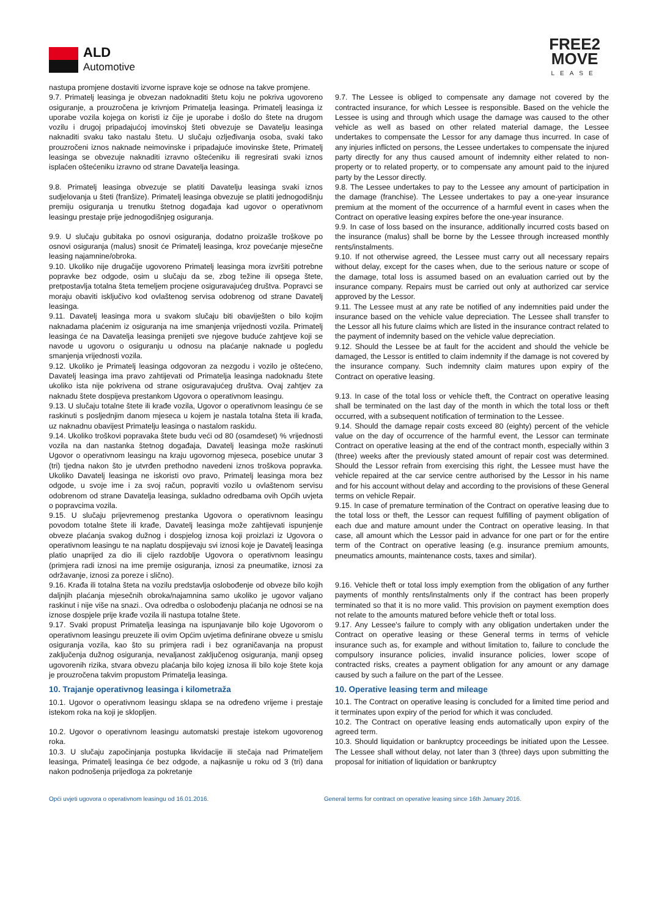ALD
Automotive
FREE2
MOVE
LEASE
nastupa promjene dostaviti izvorne isprave koje se odnose na takve promjene.
9.7. Primatelj leasinga je obvezan nadoknaditi štetu koju ne pokriva ugovoreno osiguranje, a prouzročena je krivnjom Primatelja leasinga. Primatelj leasinga iz uporabe vozila kojega on koristi iz čije je uporabe i došlo do štete na drugom vozilu i drugoj pripadajućoj imovinskoj šteti obvezuje se Davatelju leasinga naknaditi svaku tako nastalu štetu. U slučaju ozljeđivanja osoba, svaki tako prouzročeni iznos naknade neimovinske i pripadajuće imovinske štete, Primatelj leasinga se obvezuje naknaditi izravno oštećeniku ili regresirati svaki iznos isplaćen oštećeniku izravno od strane Davatelja leasinga.
9.8. Primatelj leasinga obvezuje se platiti Davatelju leasinga svaki iznos sudjelovanja u šteti (franšize). Primatelj leasinga obvezuje se platiti jednogodišnju premiju osiguranja u trenutku štetnog događaja kad ugovor o operativnom leasingu prestaje prije jednogodišnjeg osiguranja.
9.9. U slučaju gubitaka po osnovi osiguranja, dodatno proizašle troškove po osnovi osiguranja (malus) snosit će Primatelj leasinga, kroz povećanje mjesečne leasing najamnine/obroka.
9.10. Ukoliko nije drugačije ugovoreno Primatelj leasinga mora izvršiti potrebne popravke bez odgode, osim u slučaju da se, zbog težine ili opsega štete, pretpostavlja totalna šteta temeljem procjene osiguravajućeg društva. Popravci se moraju obaviti isključivo kod ovlaštenog servisa odobrenog od strane Davatelj leasinga.
9.11. Davatelj leasinga mora u svakom slučaju biti obaviješten o bilo kojim naknadama plaćenim iz osiguranja na ime smanjenja vrijednosti vozila. Primatelj leasinga će na Davatelja leasinga prenijeti sve njegove buduće zahtjeve koji se navode u ugovoru o osiguranju u odnosu na plaćanje naknade u pogledu smanjenja vrijednosti vozila.
9.12. Ukoliko je Primatelj leasinga odgovoran za nezgodu i vozilo je oštećeno, Davatelj leasinga ima pravo zahtijevati od Primatelja leasinga nadoknadu štete ukoliko ista nije pokrivena od strane osiguravajućeg društva. Ovaj zahtjev za naknadu štete dospijeva prestankom Ugovora o operativnom leasingu.
9.13. U slučaju totalne štete ili krađe vozila, Ugovor o operativnom leasingu će se raskinuti s posljednjim danom mjeseca u kojem je nastala totalna šteta ili krađa, uz naknadnu obavijest Primatelju leasinga o nastalom raskidu.
9.14. Ukoliko troškovi popravaka štete budu veći od 80 (osamdeset) % vrijednosti vozila na dan nastanka štetnog događaja, Davatelj leasinga može raskinuti Ugovor o operativnom leasingu na kraju ugovornog mjeseca, posebice unutar 3 (tri) tjedna nakon što je utvrđen prethodno navedeni iznos troškova popravka. Ukoliko Davatelj leasinga ne iskoristi ovo pravo, Primatelj leasinga mora bez odgode, u svoje ime i za svoj račun, popraviti vozilo u ovlaštenom servisu odobrenom od strane Davatelja leasinga, sukladno odredbama ovih Općih uvjeta o popravcima vozila.
9.15. U slučaju prijevremenog prestanka Ugovora o operativnom leasingu povodom totalne štete ili krađe, Davatelj leasinga može zahtijevati ispunjenje obveze plaćanja svakog dužnog i dospjelog iznosa koji proizlazi iz Ugovora o operativnom leasingu te na naplatu dospijevaju svi iznosi koje je Davatelj leasinga platio unaprijed za dio ili cijelo razdoblje Ugovora o operativnom leasingu (primjera radi iznosi na ime premije osiguranja, iznosi za pneumatike, iznosi za održavanje, iznosi za poreze i slično).
9.16. Krađa ili totalna šteta na vozilu predstavlja oslobođenje od obveze bilo kojih daljnjih plaćanja mjesečnih obroka/najamnina samo ukoliko je ugovor valjano raskinut i nije više na snazi.. Ova odredba o oslobođenju plaćanja ne odnosi se na iznose dospjele prije krađe vozila ili nastupa totalne štete.
9.17. Svaki propust Primatelja leasinga na ispunjavanje bilo koje Ugovorom o operativnom leasingu preuzete ili ovim Općim uvjetima definirane obveze u smislu osiguranja vozila, kao što su primjera radi i bez ograničavanja na propust zaključenja dužnog osiguranja, nevaljanost zaključenog osiguranja, manji opseg ugovorenih rizika, stvara obvezu plaćanja bilo kojeg iznosa ili bilo koje štete koja je prouzročena takvim propustom Primatelja leasinga.
10. Trajanje operativnog leasinga i kilometraža
10.1. Ugovor o operativnom leasingu sklapa se na određeno vrijeme i prestaje istekom roka na koji je sklopljen.
10.2. Ugovor o operativnom leasingu automatski prestaje istekom ugovorenog roka.
10.3. U slučaju započinjanja postupka likvidacije ili stečaja nad Primateljem leasinga, Primatelj leasinga će bez odgode, a najkasnije u roku od 3 (tri) dana nakon podnošenja prijedloga za pokretanje
9.7. The Lessee is obliged to compensate any damage not covered by the contracted insurance, for which Lessee is responsible. Based on the vehicle the Lessee is using and through which usage the damage was caused to the other vehicle as well as based on other related material damage, the Lessee undertakes to compensate the Lessor for any damage thus incurred. In case of any injuries inflicted on persons, the Lessee undertakes to compensate the injured party directly for any thus caused amount of indemnity either related to non-property or to related property, or to compensate any amount paid to the injured party by the Lessor directly.
9.8. The Lessee undertakes to pay to the Lessee any amount of participation in the damage (franchise). The Lessee undertakes to pay a one-year insurance premium at the moment of the occurrence of a harmful event in cases when the Contract on operative leasing expires before the one-year insurance.
9.9. In case of loss based on the insurance, additionally incurred costs based on the insurance (malus) shall be borne by the Lessee through increased monthly rents/instalments.
9.10. If not otherwise agreed, the Lessee must carry out all necessary repairs without delay, except for the cases when, due to the serious nature or scope of the damage, total loss is assumed based on an evaluation carried out by the insurance company. Repairs must be carried out only at authorized car service approved by the Lessor.
9.11. The Lessee must at any rate be notified of any indemnities paid under the insurance based on the vehicle value depreciation. The Lessee shall transfer to the Lessor all his future claims which are listed in the insurance contract related to the payment of indemnity based on the vehicle value depreciation.
9.12. Should the Lessee be at fault for the accident and should the vehicle be damaged, the Lessor is entitled to claim indemnity if the damage is not covered by the insurance company. Such indemnity claim matures upon expiry of the Contract on operative leasing.
9.13. In case of the total loss or vehicle theft, the Contract on operative leasing shall be terminated on the last day of the month in which the total loss or theft occurred, with a subsequent notification of termination to the Lessee.
9.14. Should the damage repair costs exceed 80 (eighty) percent of the vehicle value on the day of occurrence of the harmful event, the Lessor can terminate Contract on operative leasing at the end of the contract month, especially within 3 (three) weeks after the previously stated amount of repair cost was determined. Should the Lessor refrain from exercising this right, the Lessee must have the vehicle repaired at the car service centre authorised by the Lessor in his name and for his account without delay and according to the provisions of these General terms on vehicle Repair.
9.15. In case of premature termination of the Contract on operative leasing due to the total loss or theft, the Lessor can request fulfilling of payment obligation of each due and mature amount under the Contract on operative leasing. In that case, all amount which the Lessor paid in advance for one part or for the entire term of the Contract on operative leasing (e.g. insurance premium amounts, pneumatics amounts, maintenance costs, taxes and similar).
9.16. Vehicle theft or total loss imply exemption from the obligation of any further payments of monthly rents/instalments only if the contract has been properly terminated so that it is no more valid. This provision on payment exemption does not relate to the amounts matured before vehicle theft or total loss.
9.17. Any Lessee's failure to comply with any obligation undertaken under the Contract on operative leasing or these General terms in terms of vehicle insurance such as, for example and without limitation to, failure to conclude the compulsory insurance policies, invalid insurance policies, lower scope of contracted risks, creates a payment obligation for any amount or any damage caused by such a failure on the part of the Lessee.
10. Operative leasing term and mileage
10.1. The Contract on operative leasing is concluded for a limited time period and it terminates upon expiry of the period for which it was concluded.
10.2. The Contract on operative leasing ends automatically upon expiry of the agreed term.
10.3. Should liquidation or bankruptcy proceedings be initiated upon the Lessee. The Lessee shall without delay, not later than 3 (three) days upon submitting the proposal for initiation of liquidation or bankruptcy
Opći uvjeti ugovora o operativnom leasingu od 16.01.2016. General terms for contract on operative leasing since 16th January 2016.